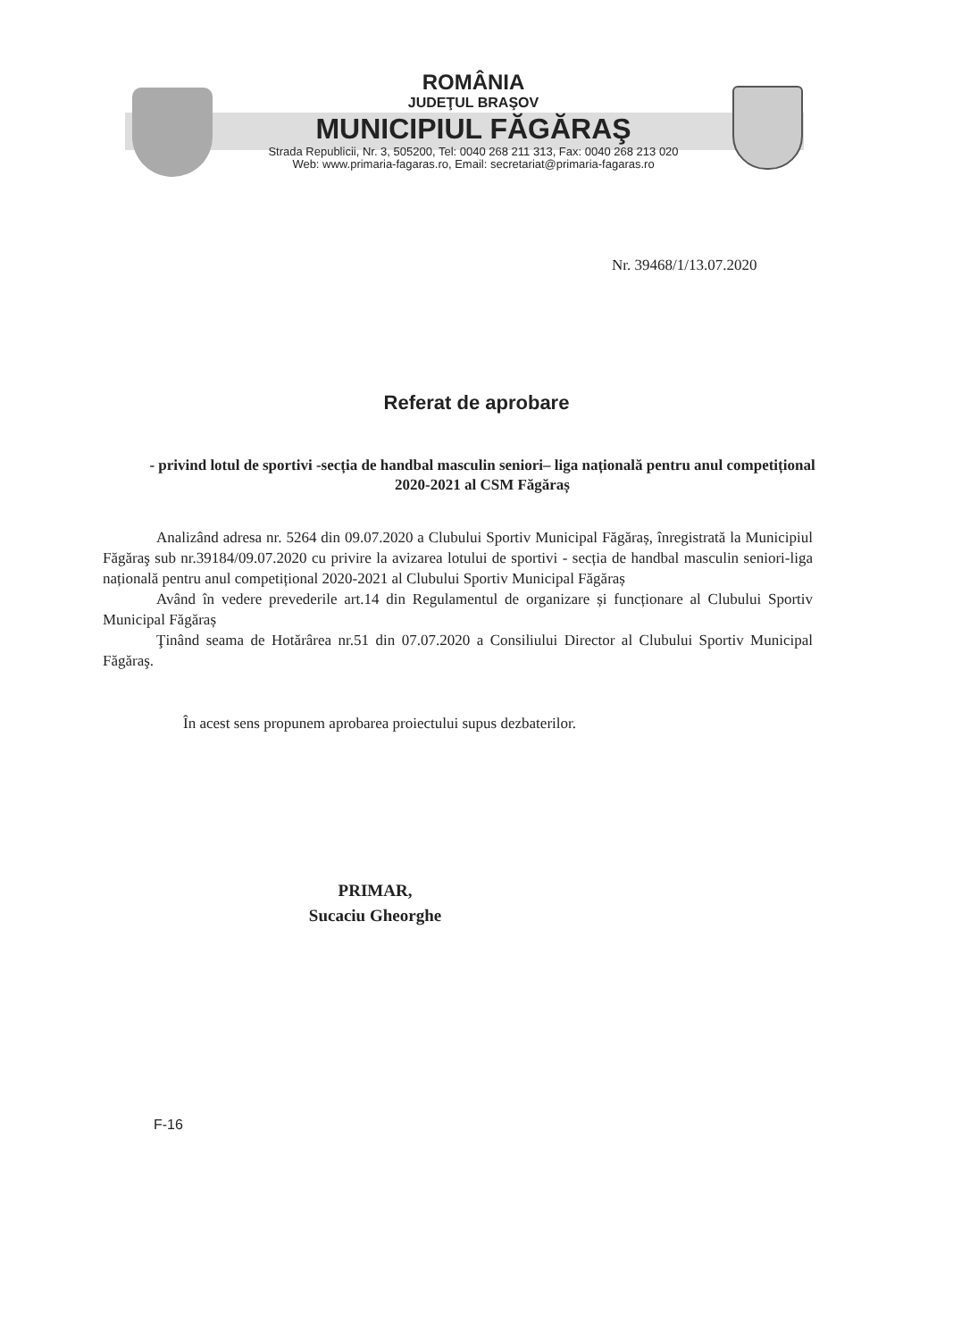ROMÂNIA
JUDEŢUL BRAŞOV
MUNICIPIUL FĂGĂRAŞ
Strada Republicii, Nr. 3, 505200, Tel: 0040 268 211 313, Fax: 0040 268 213 020
Web: www.primaria-fagaras.ro, Email: secretariat@primaria-fagaras.ro
Nr. 39468/1/13.07.2020
Referat de aprobare
- privind lotul de sportivi -secția de handbal masculin seniori– liga națională pentru anul competițional 2020-2021 al CSM Făgăraș
Analizând adresa nr. 5264 din 09.07.2020 a Clubului Sportiv Municipal Făgăraș, înregistrată la Municipiul Făgăraş sub nr.39184/09.07.2020 cu privire la avizarea lotului de sportivi - secția de handbal masculin seniori-liga națională pentru anul competițional 2020-2021 al Clubului Sportiv Municipal Făgăraș
Având în vedere prevederile art.14 din Regulamentul de organizare și funcționare al Clubului Sportiv Municipal Făgăraș
Ţinând seama de Hotărârea nr.51 din 07.07.2020 a Consiliului Director al Clubului Sportiv Municipal Făgăraş.
În acest sens propunem aprobarea proiectului supus dezbaterilor.
PRIMAR,
Sucaciu Gheorghe
F-16